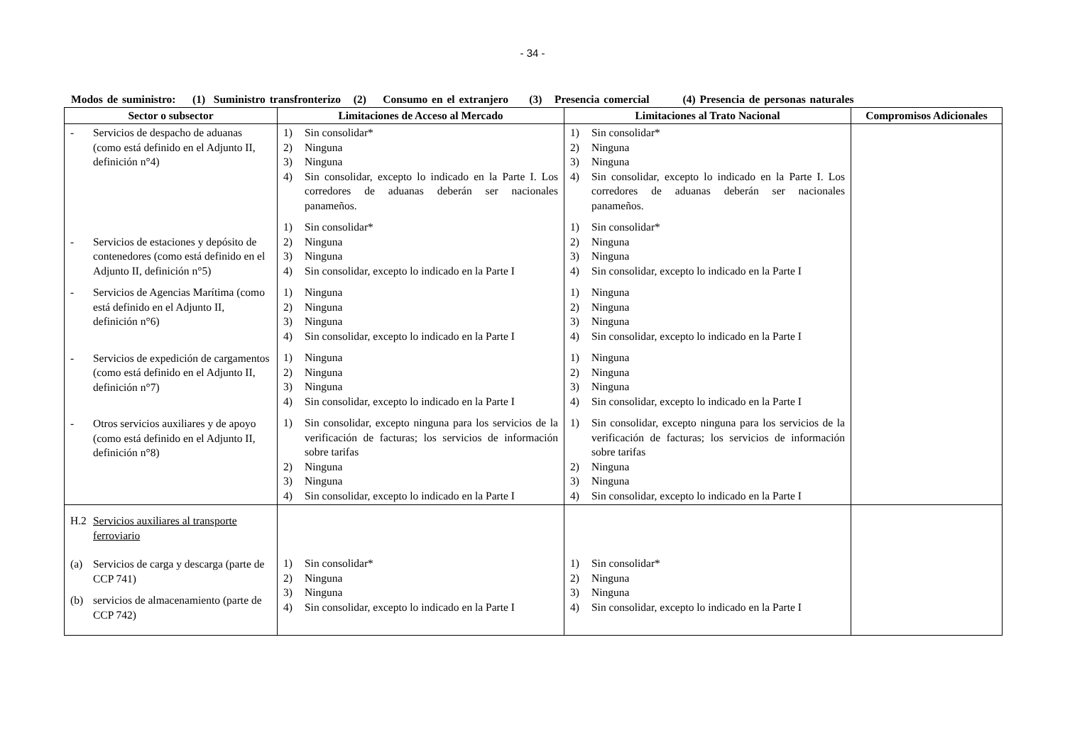- 34 -
Modos de suministro: (1) Suministro transfronterizo (2) Consumo en el extranjero (3) Presencia comercial (4) Presencia de personas naturales
| Sector o subsector | Limitaciones de Acceso al Mercado | Limitaciones al Trato Nacional | Compromisos Adicionales |
| --- | --- | --- | --- |
| - Servicios de despacho de aduanas (como está definido en el Adjunto II, definición n°4) - Servicios de estaciones y depósito de contenedores (como está definido en el Adjunto II, definición n°5) - Servicios de Agencias Marítima (como está definido en el Adjunto II, definición n°6) - Servicios de expedición de cargamentos (como está definido en el Adjunto II, definición n°7) - Otros servicios auxiliares y de apoyo (como está definido en el Adjunto II, definición n°8) | 1) Sin consolidar* 2) Ninguna 3) Ninguna 4) Sin consolidar, excepto lo indicado en la Parte I. Los corredores de aduanas deberán ser nacionales panameños. 1) Sin consolidar* 2) Ninguna 3) Ninguna 4) Sin consolidar, excepto lo indicado en la Parte I 1) Ninguna 2) Ninguna 3) Ninguna 4) Sin consolidar, excepto lo indicado en la Parte I 1) Ninguna 2) Ninguna 3) Ninguna 4) Sin consolidar, excepto lo indicado en la Parte I 1) Sin consolidar, excepto ninguna para los servicios de la verificación de facturas; los servicios de información sobre tarifas 2) Ninguna 3) Ninguna 4) Sin consolidar, excepto lo indicado en la Parte I | 1) Sin consolidar* 2) Ninguna 3) Ninguna 4) Sin consolidar, excepto lo indicado en la Parte I. Los corredores de aduanas deberán ser nacionales panameños. 1) Sin consolidar* 2) Ninguna 3) Ninguna 4) Sin consolidar, excepto lo indicado en la Parte I 1) Ninguna 2) Ninguna 3) Ninguna 4) Sin consolidar, excepto lo indicado en la Parte I 1) Ninguna 2) Ninguna 3) Ninguna 4) Sin consolidar, excepto lo indicado en la Parte I 1) Sin consolidar, excepto ninguna para los servicios de la verificación de facturas; los servicios de información sobre tarifas 2) Ninguna 3) Ninguna 4) Sin consolidar, excepto lo indicado en la Parte I | |
| H.2 Servicios auxiliares al transporte ferroviario (a) Servicios de carga y descarga (parte de CCP 741) (b) servicios de almacenamiento (parte de CCP 742) | 1) Sin consolidar* 2) Ninguna 3) Ninguna 4) Sin consolidar, excepto lo indicado en la Parte I | 1) Sin consolidar* 2) Ninguna 3) Ninguna 4) Sin consolidar, excepto lo indicado en la Parte I | |